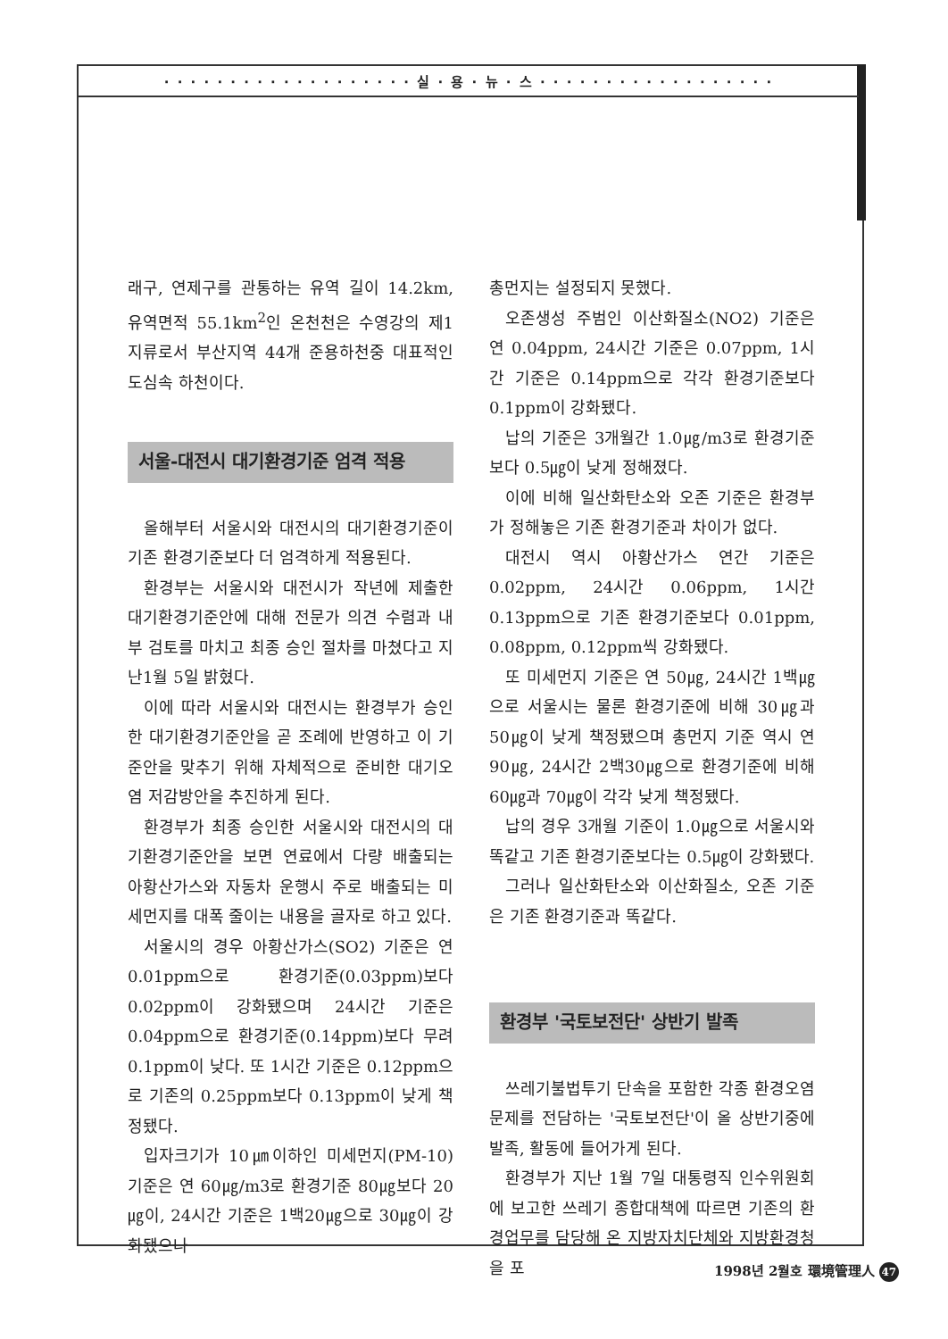· · · · · · · · · · · · · · · · · · · 실 · 용 · 뉴 · 스 · · · · · · · · · · · · · · · · · ·
래구, 연제구를 관통하는 유역 길이 14.2km, 유역면적 55.1km<sup>2</sup>인 온천천은 수영강의 제1지류로서 부산지역 44개 준용하천중 대표적인 도심속 하천이다.
서울-대전시 대기환경기준 엄격 적용
올해부터 서울시와 대전시의 대기환경기준이 기존 환경기준보다 더 엄격하게 적용된다.
환경부는 서울시와 대전시가 작년에 제출한 대기환경기준안에 대해 전문가 의견 수렴과 내부 검토를 마치고 최종 승인 절차를 마쳤다고 지난1월 5일 밝혔다.
이에 따라 서울시와 대전시는 환경부가 승인한 대기환경기준안을 곧 조례에 반영하고 이 기준안을 맞추기 위해 자체적으로 준비한 대기오염 저감방안을 추진하게 된다.
환경부가 최종 승인한 서울시와 대전시의 대기환경기준안을 보면 연료에서 다량 배출되는 아황산가스와 자동차 운행시 주로 배출되는 미세먼지를 대폭 줄이는 내용을 골자로 하고 있다.
서울시의 경우 아황산가스(SO2) 기준은 연 0.01ppm으로 환경기준(0.03ppm)보다 0.02ppm이 강화됐으며 24시간 기준은 0.04ppm으로 환경기준(0.14ppm)보다 무려 0.1ppm이 낮다. 또 1시간 기준은 0.12ppm으로 기존의 0.25ppm보다 0.13ppm이 낮게 책정됐다.
입자크기가 10㎛이하인 미세먼지(PM-10) 기준은 연 60㎍/m3로 환경기준 80㎍보다 20㎍이, 24시간 기준은 1백20㎍으로 30㎍이 강화됐으나
총먼지는 설정되지 못했다.
오존생성 주범인 이산화질소(NO2) 기준은 연 0.04ppm, 24시간 기준은 0.07ppm, 1시간 기준은 0.14ppm으로 각각 환경기준보다 0.1ppm이 강화됐다.
납의 기준은 3개월간 1.0㎍/m3로 환경기준보다 0.5㎍이 낮게 정해졌다.
이에 비해 일산화탄소와 오존 기준은 환경부가 정해놓은 기존 환경기준과 차이가 없다.
대전시 역시 아황산가스 연간 기준은 0.02ppm, 24시간 0.06ppm, 1시간 0.13ppm으로 기존 환경기준보다 0.01ppm, 0.08ppm, 0.12ppm씩 강화됐다.
또 미세먼지 기준은 연 50㎍, 24시간 1백㎍으로 서울시는 물론 환경기준에 비해 30㎍과 50㎍이 낮게 책정됐으며 총먼지 기준 역시 연 90㎍, 24시간 2백30㎍으로 환경기준에 비해 60㎍과 70㎍이 각각 낮게 책정됐다.
납의 경우 3개월 기준이 1.0㎍으로 서울시와 똑같고 기존 환경기준보다는 0.5㎍이 강화됐다.
그러나 일산화탄소와 이산화질소, 오존 기준은 기존 환경기준과 똑같다.
환경부 '국토보전단' 상반기 발족
쓰레기불법투기 단속을 포함한 각종 환경오염문제를 전담하는 '국토보전단'이 올 상반기중에 발족, 활동에 들어가게 된다.
환경부가 지난 1월 7일 대통령직 인수위원회에 보고한 쓰레기 종합대책에 따르면 기존의 환경업무를 담당해 온 지방자치단체와 지방환경청을 포
1998년 2월호 環境管理人 47